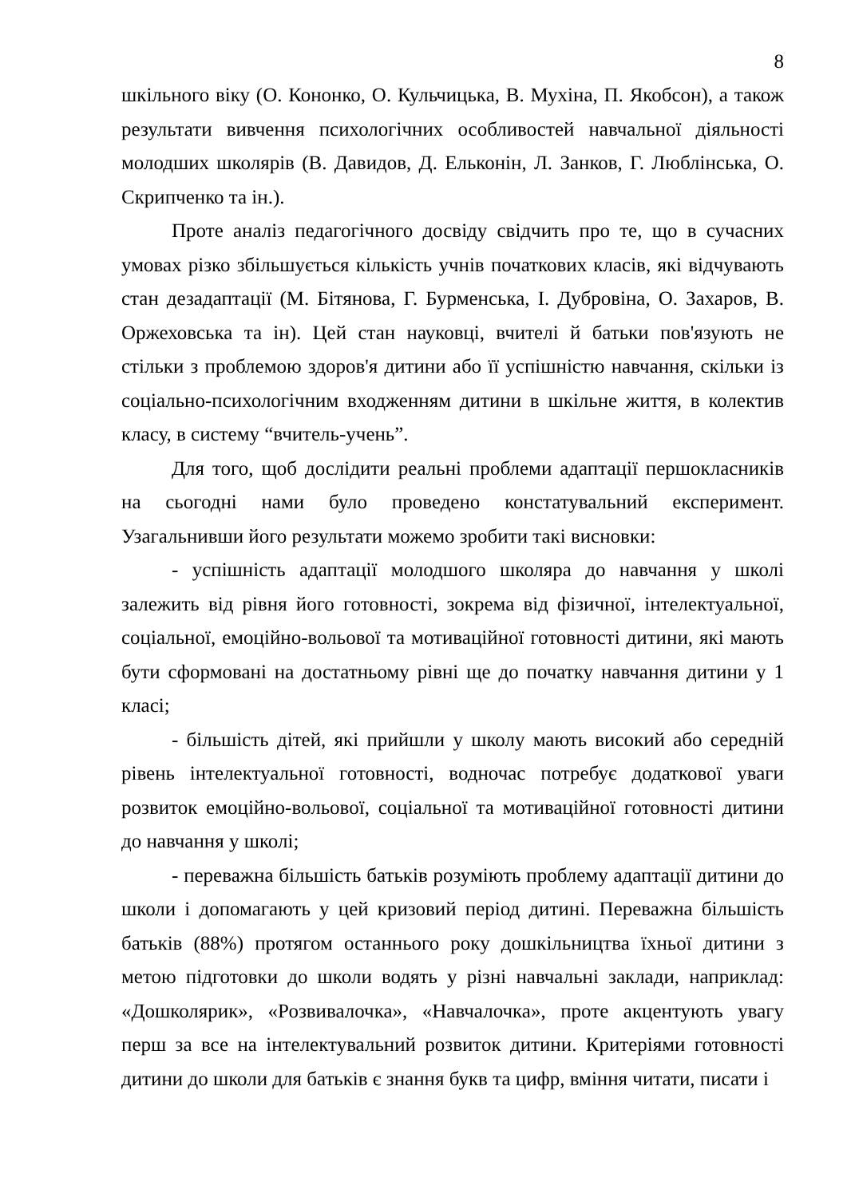8
шкільного віку (О. Кононко, О. Кульчицька, В. Мухіна, П. Якобсон), а також результати вивчення психологічних особливостей навчальної діяльності молодших школярів (В. Давидов, Д. Ельконін, Л. Занков, Г. Люблінська, О. Скрипченко та ін.).
Проте аналіз педагогічного досвіду свідчить про те, що в сучасних умовах різко збільшується кількість учнів початкових класів, які відчувають стан дезадаптації (М. Бітянова, Г. Бурменська, І. Дубровіна, О. Захаров, В. Оржеховська та ін). Цей стан науковці, вчителі й батьки пов'язують не стільки з проблемою здоров'я дитини або її успішністю навчання, скільки із соціально-психологічним входженням дитини в шкільне життя, в колектив класу, в систему “вчитель-учень”.
Для того, щоб дослідити реальні проблеми адаптації першокласників на сьогодні нами було проведено констатувальний експеримент. Узагальнивши його результати можемо зробити такі висновки:
- успішність адаптації молодшого школяра до навчання у школі залежить від рівня його готовності, зокрема від фізичної, інтелектуальної, соціальної, емоційно-вольової та мотиваційної готовності дитини, які мають бути сформовані на достатньому рівні ще до початку навчання дитини у 1 класі;
- більшість дітей, які прийшли у школу мають високий або середній рівень інтелектуальної готовності, водночас потребує додаткової уваги розвиток емоційно-вольової, соціальної та мотиваційної готовності дитини до навчання у школі;
- переважна більшість батьків розуміють проблему адаптації дитини до школи і допомагають у цей кризовий період дитині. Переважна більшість батьків (88%) протягом останнього року дошкільництва їхньої дитини з метою підготовки до школи водять у різні навчальні заклади, наприклад: «Дошколярик», «Розвивалочка», «Навчалочка», проте акцентують увагу перш за все на інтелектувальний розвиток дитини. Критеріями готовності дитини до школи для батьків є знання букв та цифр, вміння читати, писати і